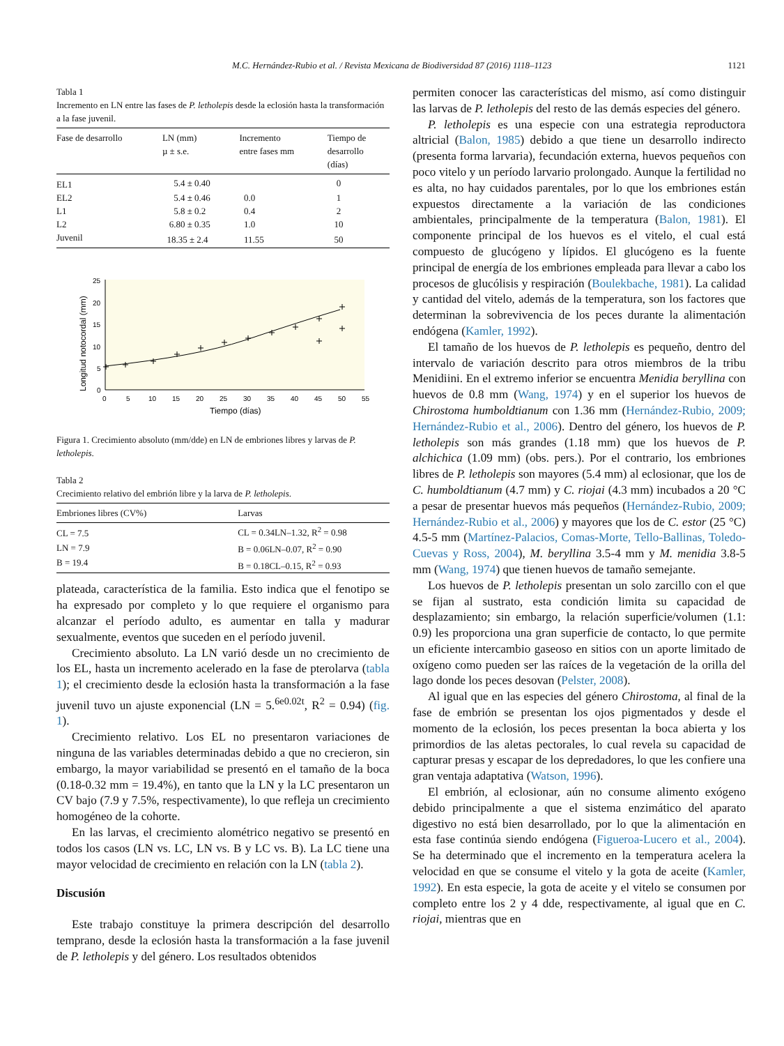M.C. Hernández-Rubio et al. / Revista Mexicana de Biodiversidad 87 (2016) 1118–1123 1121
Tabla 1
Incremento en LN entre las fases de P. letholepis desde la eclosión hasta la transformación a la fase juvenil.
| Fase de desarrollo | LN (mm) µ ± s.e. | Incremento entre fases mm | Tiempo de desarrollo (días) |
| --- | --- | --- | --- |
| EL1 | 5.4 ± 0.40 | | 0 |
| EL2 | 5.4 ± 0.46 | 0.0 | 1 |
| L1 | 5.8 ± 0.2 | 0.4 | 2 |
| L2 | 6.80 ± 0.35 | 1.0 | 10 |
| Juvenil | 18.35 ± 2.4 | 11.55 | 50 |
0
5
10
15
20
25
0
5
10
15
20
25
30
35
40
45
50
55
Tiempo (días)
Longitud notocordal (mm)
Figura 1. Crecimiento absoluto (mm/dde) en LN de embriones libres y larvas de P. letholepis.
Tabla 2
Crecimiento relativo del embrión libre y la larva de P. letholepis.
| Embriones libres (CV%) | Larvas |
| --- | --- |
| CL = 7.5 | CL = 0.34LN–1.32, R<sup>2</sup> = 0.98 |
| LN = 7.9 | B = 0.06LN–0.07, R<sup>2</sup> = 0.90 |
| B = 19.4 | B = 0.18CL–0.15, R<sup>2</sup> = 0.93 |
plateada, característica de la familia. Esto indica que el fenotipo se ha expresado por completo y lo que requiere el organismo para alcanzar el período adulto, es aumentar en talla y madurar sexualmente, eventos que suceden en el período juvenil.
Crecimiento absoluto. La LN varió desde un no crecimiento de los EL, hasta un incremento acelerado en la fase de pterolarva (tabla 1); el crecimiento desde la eclosión hasta la transformación a la fase juvenil tuvo un ajuste exponencial (LN = 5.<sup>6e0.02t</sup>, R<sup>2</sup> = 0.94) (fig. 1).
Crecimiento relativo. Los EL no presentaron variaciones de ninguna de las variables determinadas debido a que no crecieron, sin embargo, la mayor variabilidad se presentó en el tamaño de la boca (0.18-0.32 mm = 19.4%), en tanto que la LN y la LC presentaron un CV bajo (7.9 y 7.5%, respectivamente), lo que refleja un crecimiento homogéneo de la cohorte.
En las larvas, el crecimiento alométrico negativo se presentó en todos los casos (LN vs. LC, LN vs. B y LC vs. B). La LC tiene una mayor velocidad de crecimiento en relación con la LN (tabla 2).
Discusión
Este trabajo constituye la primera descripción del desarrollo temprano, desde la eclosión hasta la transformación a la fase juvenil de P. letholepis y del género. Los resultados obtenidos
permiten conocer las características del mismo, así como distinguir las larvas de P. letholepis del resto de las demás especies del género.
P. letholepis es una especie con una estrategia reproductora altricial (Balon, 1985) debido a que tiene un desarrollo indirecto (presenta forma larvaria), fecundación externa, huevos pequeños con poco vitelo y un período larvario prolongado. Aunque la fertilidad no es alta, no hay cuidados parentales, por lo que los embriones están expuestos directamente a la variación de las condiciones ambientales, principalmente de la temperatura (Balon, 1981). El componente principal de los huevos es el vitelo, el cual está compuesto de glucógeno y lípidos. El glucógeno es la fuente principal de energía de los embriones empleada para llevar a cabo los procesos de glucólisis y respiración (Boulekbache, 1981). La calidad y cantidad del vitelo, además de la temperatura, son los factores que determinan la sobrevivencia de los peces durante la alimentación endógena (Kamler, 1992).
El tamaño de los huevos de P. letholepis es pequeño, dentro del intervalo de variación descrito para otros miembros de la tribu Menidiini. En el extremo inferior se encuentra Menidia beryllina con huevos de 0.8 mm (Wang, 1974) y en el superior los huevos de Chirostoma humboldtianum con 1.36 mm (Hernández-Rubio, 2009; Hernández-Rubio et al., 2006). Dentro del género, los huevos de P. letholepis son más grandes (1.18 mm) que los huevos de P. alchichica (1.09 mm) (obs. pers.). Por el contrario, los embriones libres de P. letholepis son mayores (5.4 mm) al eclosionar, que los de C. humboldtianum (4.7 mm) y C. riojai (4.3 mm) incubados a 20 °C a pesar de presentar huevos más pequeños (Hernández-Rubio, 2009; Hernández-Rubio et al., 2006) y mayores que los de C. estor (25 °C) 4.5-5 mm (Martínez-Palacios, Comas-Morte, Tello-Ballinas, Toledo-Cuevas y Ross, 2004), M. beryllina 3.5-4 mm y M. menidia 3.8-5 mm (Wang, 1974) que tienen huevos de tamaño semejante.
Los huevos de P. letholepis presentan un solo zarcillo con el que se fijan al sustrato, esta condición limita su capacidad de desplazamiento; sin embargo, la relación superficie/volumen (1.1: 0.9) les proporciona una gran superficie de contacto, lo que permite un eficiente intercambio gaseoso en sitios con un aporte limitado de oxígeno como pueden ser las raíces de la vegetación de la orilla del lago donde los peces desovan (Pelster, 2008).
Al igual que en las especies del género Chirostoma, al final de la fase de embrión se presentan los ojos pigmentados y desde el momento de la eclosión, los peces presentan la boca abierta y los primordios de las aletas pectorales, lo cual revela su capacidad de capturar presas y escapar de los depredadores, lo que les confiere una gran ventaja adaptativa (Watson, 1996).
El embrión, al eclosionar, aún no consume alimento exógeno debido principalmente a que el sistema enzimático del aparato digestivo no está bien desarrollado, por lo que la alimentación en esta fase continúa siendo endógena (Figueroa-Lucero et al., 2004). Se ha determinado que el incremento en la temperatura acelera la velocidad en que se consume el vitelo y la gota de aceite (Kamler, 1992). En esta especie, la gota de aceite y el vitelo se consumen por completo entre los 2 y 4 dde, respectivamente, al igual que en C. riojai, mientras que en